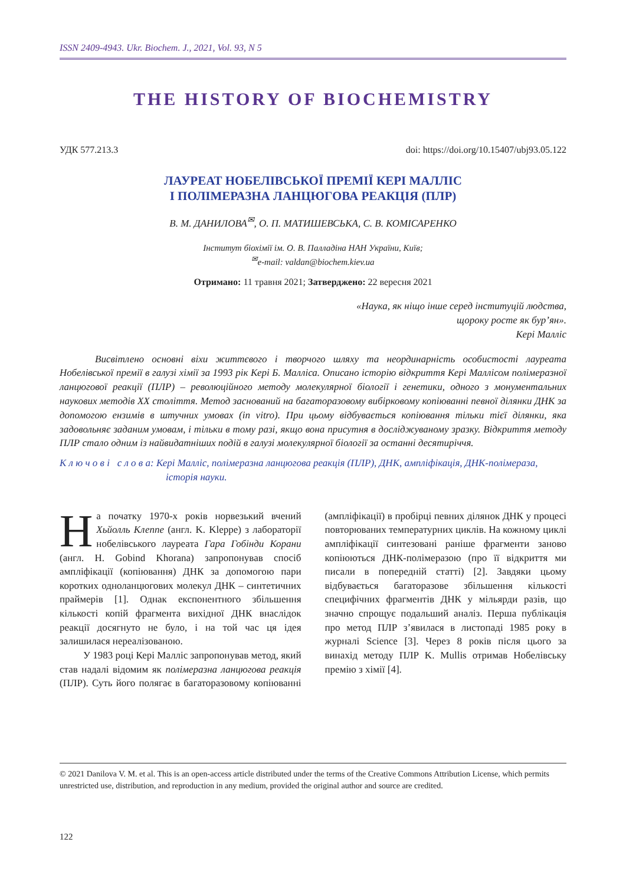ISSN 2409-4943. Ukr. Biochem. J., 2021, Vol. 93, N 5
THE HISTORY OF BIOCHEMISTRY
УДК 577.213.3 doi: https://doi.org/10.15407/ubj93.05.122
ЛАУРЕАТ НОБЕЛІВСЬКОЇ ПРЕМІЇ КЕРІ МАЛЛІС
І ПОЛІМЕРАЗНА ЛАНЦЮГОВА РЕАКЦІЯ (ПЛР)
В. М. ДАНИЛОВА<sup>✉</sup>, О. П. МАТИШЕВСЬКА, С. В. КОМІСАРЕНКО
Інститут біохімії ім. О. В. Палладіна НАН України, Київ;
<sup>✉</sup>e-mail: valdan@biochem.kiev.ua
Отримано: 11 травня 2021; Затверджено: 22 вересня 2021
«Наука, як ніщо інше серед інституцій людства,
щороку росте як бур’ян».
Кері Малліс
Висвітлено основні віхи життєвого і творчого шляху та неординарність особистості лауреата Нобелівської премії в галузі хімії за 1993 рік Кері Б. Малліса. Описано історію відкриття Кері Маллісом полімеразної ланцюгової реакції (ПЛР) – революційного методу молекулярної біології і генетики, одного з монументальних наукових методів XX століття. Метод заснований на багаторазовому вибірковому копіюванні певної ділянки ДНК за допомогою ензимів в штучних умовах (in vitro). При цьому відбувається копіювання тільки тієї ділянки, яка задовольняє заданим умовам, і тільки в тому разі, якщо вона присутня в досліджуваному зразку. Відкриття методу ПЛР стало одним із найвидатніших подій в галузі молекулярної біології за останні десятиріччя.
К л ю ч о в і с л о в а: Кері Малліс, полімеразна ланцюгова реакція (ПЛР), ДНК, ампліфікація, ДНК-полімераза, історія науки.
На початку 1970-х років норвезький вчений Хьйолль Клеппе (англ. K. Kleppe) з лабораторії нобелівського лауреата Гара Гобінди Корани (англ. H. Gobind Khorana) запропонував спосіб ампліфікації (копіювання) ДНК за допомогою пари коротких одноланцюгових молекул ДНК – синтетичних праймерів [1]. Однак експонентного збільшення кількості копій фрагмента вихідної ДНК внаслідок реакції досягнуто не було, і на той час ця ідея залишилася нереалізованою.
У 1983 році Кері Малліс запропонував метод, який став надалі відомим як полімеразна ланцюгова реакція (ПЛР). Суть його полягає в багаторазовому копіюванні (ампліфікації) в пробірці певних ділянок ДНК у процесі повторюваних температурних циклів. На кожному циклі ампліфікації синтезовані раніше фрагменти заново копіюються ДНК-полімеразою (про її відкриття ми писали в попередній статті) [2]. Завдяки цьому відбувається багаторазове збільшення кількості специфічних фрагментів ДНК у мільярди разів, що значно спрощує подальший аналіз. Перша публікація про метод ПЛР з’явилася в листопаді 1985 року в журналі Science [3]. Через 8 років після цього за винахід методу ПЛР K. Mullis отримав Нобелівську премію з хімії [4].
© 2021 Danilova V. M. et al. This is an open-access article distributed under the terms of the Creative Commons Attribution License, which permits unrestricted use, distribution, and reproduction in any medium, provided the original author and source are credited.
122